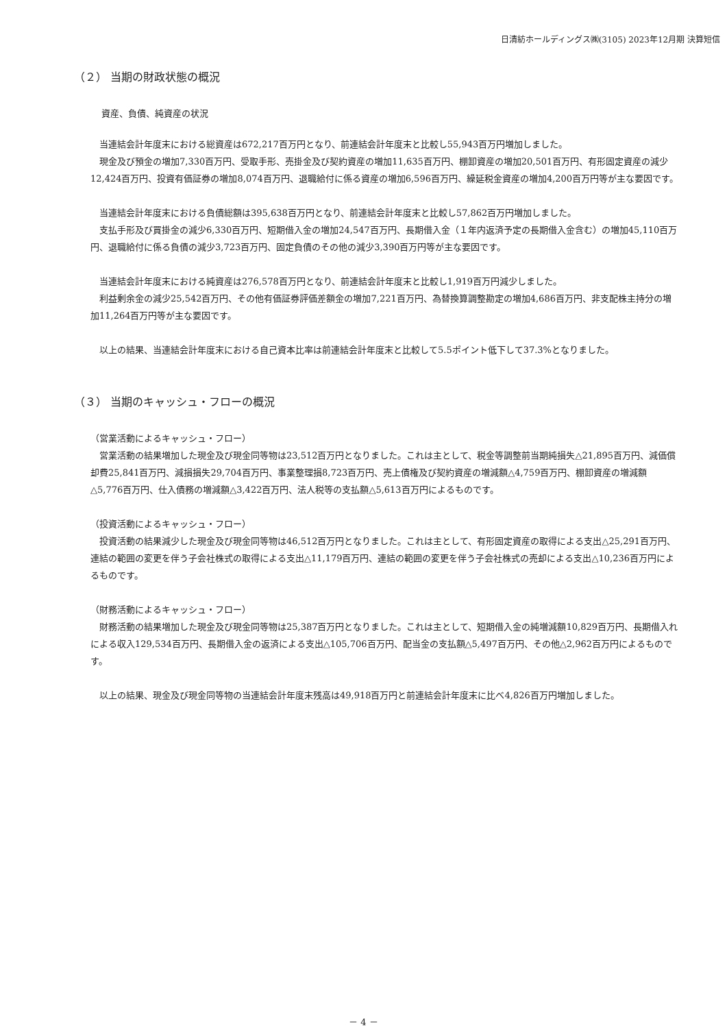日清紡ホールディングス㈱(3105) 2023年12月期 決算短信
（２） 当期の財政状態の概況
資産、負債、純資産の状況
当連結会計年度末における総資産は672,217百万円となり、前連結会計年度末と比較し55,943百万円増加しました。
現金及び預金の増加7,330百万円、受取手形、売掛金及び契約資産の増加11,635百万円、棚卸資産の増加20,501百万円、有形固定資産の減少12,424百万円、投資有価証券の増加8,074百万円、退職給付に係る資産の増加6,596百万円、繰延税金資産の増加4,200百万円等が主な要因です。
当連結会計年度末における負債総額は395,638百万円となり、前連結会計年度末と比較し57,862百万円増加しました。
支払手形及び買掛金の減少6,330百万円、短期借入金の増加24,547百万円、長期借入金（１年内返済予定の長期借入金含む）の増加45,110百万円、退職給付に係る負債の減少3,723百万円、固定負債のその他の減少3,390百万円等が主な要因です。
当連結会計年度末における純資産は276,578百万円となり、前連結会計年度末と比較し1,919百万円減少しました。
利益剰余金の減少25,542百万円、その他有価証券評価差額金の増加7,221百万円、為替換算調整勘定の増加4,686百万円、非支配株主持分の増加11,264百万円等が主な要因です。
以上の結果、当連結会計年度末における自己資本比率は前連結会計年度末と比較して5.5ポイント低下して37.3%となりました。
（３） 当期のキャッシュ・フローの概況
（営業活動によるキャッシュ・フロー）
営業活動の結果増加した現金及び現金同等物は23,512百万円となりました。これは主として、税金等調整前当期純損失△21,895百万円、減価償却費25,841百万円、減損損失29,704百万円、事業整理損8,723百万円、売上債権及び契約資産の増減額△4,759百万円、棚卸資産の増減額△5,776百万円、仕入債務の増減額△3,422百万円、法人税等の支払額△5,613百万円によるものです。
（投資活動によるキャッシュ・フロー）
投資活動の結果減少した現金及び現金同等物は46,512百万円となりました。これは主として、有形固定資産の取得による支出△25,291百万円、連結の範囲の変更を伴う子会社株式の取得による支出△11,179百万円、連結の範囲の変更を伴う子会社株式の売却による支出△10,236百万円によるものです。
（財務活動によるキャッシュ・フロー）
財務活動の結果増加した現金及び現金同等物は25,387百万円となりました。これは主として、短期借入金の純増減額10,829百万円、長期借入れによる収入129,534百万円、長期借入金の返済による支出△105,706百万円、配当金の支払額△5,497百万円、その他△2,962百万円によるものです。
以上の結果、現金及び現金同等物の当連結会計年度末残高は49,918百万円と前連結会計年度末に比べ4,826百万円増加しました。
－ 4 －